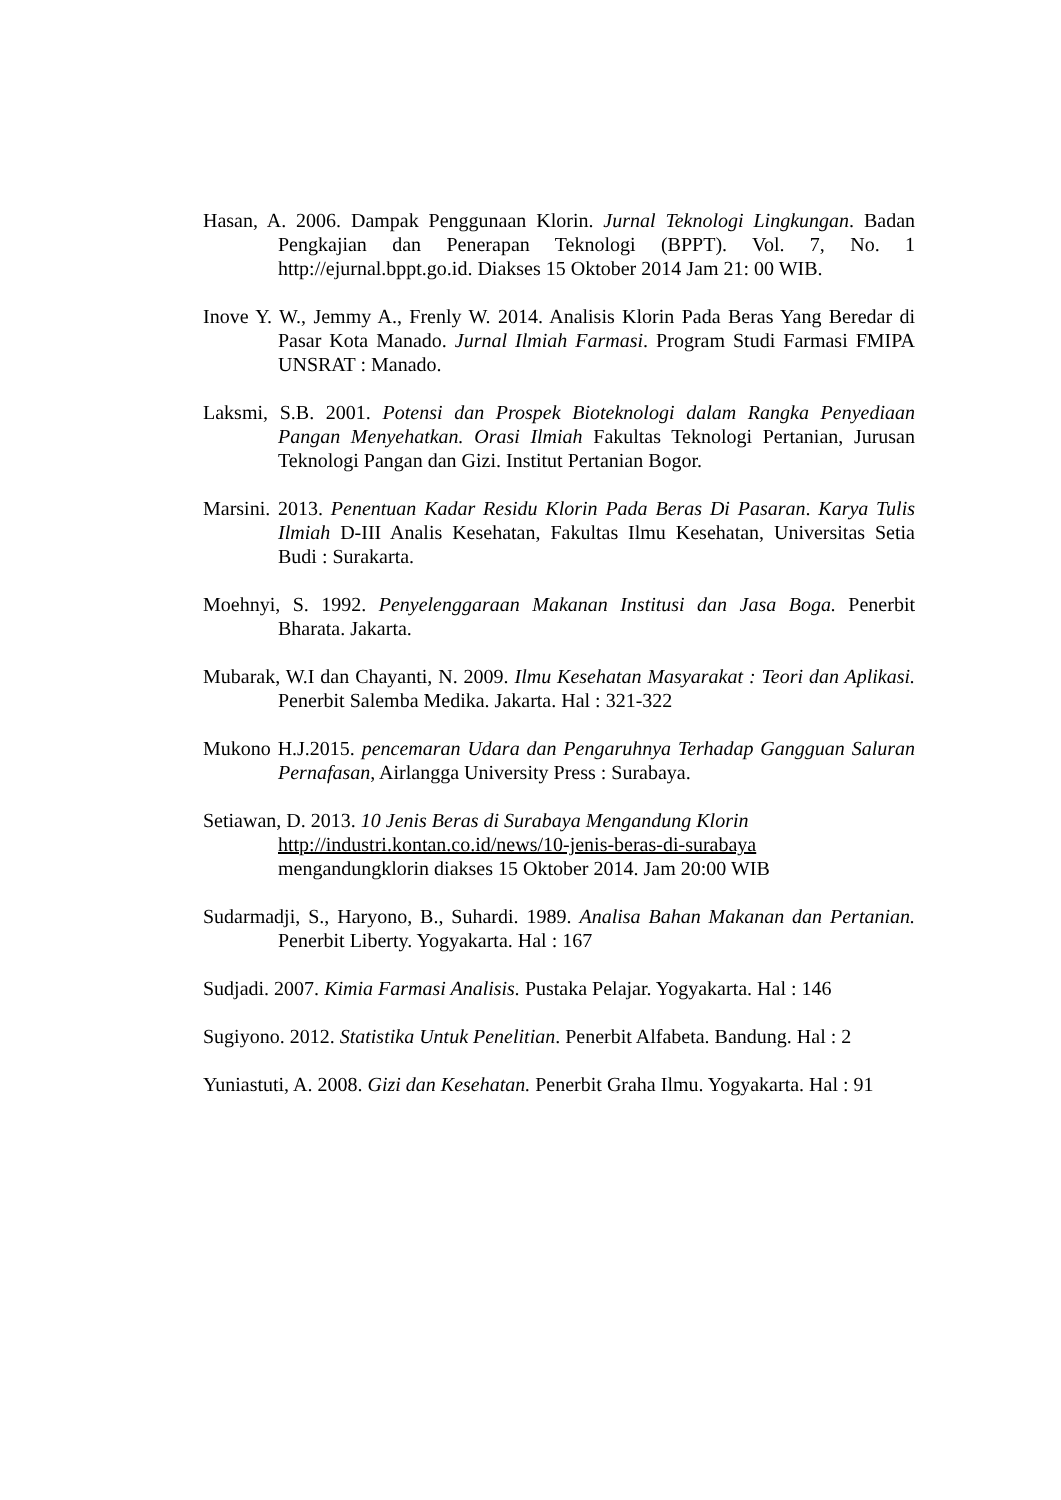Hasan, A. 2006. Dampak Penggunaan Klorin. Jurnal Teknologi Lingkungan. Badan Pengkajian dan Penerapan Teknologi (BPPT). Vol. 7, No. 1 http://ejurnal.bppt.go.id. Diakses 15 Oktober 2014 Jam 21: 00 WIB.
Inove Y. W., Jemmy A., Frenly W. 2014. Analisis Klorin Pada Beras Yang Beredar di Pasar Kota Manado. Jurnal Ilmiah Farmasi. Program Studi Farmasi FMIPA UNSRAT : Manado.
Laksmi, S.B. 2001. Potensi dan Prospek Bioteknologi dalam Rangka Penyediaan Pangan Menyehatkan. Orasi Ilmiah Fakultas Teknologi Pertanian, Jurusan Teknologi Pangan dan Gizi. Institut Pertanian Bogor.
Marsini. 2013. Penentuan Kadar Residu Klorin Pada Beras Di Pasaran. Karya Tulis Ilmiah D-III Analis Kesehatan, Fakultas Ilmu Kesehatan, Universitas Setia Budi : Surakarta.
Moehnyi, S. 1992. Penyelenggaraan Makanan Institusi dan Jasa Boga. Penerbit Bharata. Jakarta.
Mubarak, W.I dan Chayanti, N. 2009. Ilmu Kesehatan Masyarakat : Teori dan Aplikasi. Penerbit Salemba Medika. Jakarta. Hal : 321-322
Mukono H.J.2015. pencemaran Udara dan Pengaruhnya Terhadap Gangguan Saluran Pernafasan, Airlangga University Press : Surabaya.
Setiawan, D. 2013. 10 Jenis Beras di Surabaya Mengandung Klorin
http://industri.kontan.co.id/news/10-jenis-beras-di-surabaya
mengandungklorin diakses 15 Oktober 2014. Jam 20:00 WIB
Sudarmadji, S., Haryono, B., Suhardi. 1989. Analisa Bahan Makanan dan Pertanian. Penerbit Liberty. Yogyakarta. Hal : 167
Sudjadi. 2007. Kimia Farmasi Analisis. Pustaka Pelajar. Yogyakarta. Hal : 146
Sugiyono. 2012. Statistika Untuk Penelitian. Penerbit Alfabeta. Bandung. Hal : 2
Yuniastuti, A. 2008. Gizi dan Kesehatan. Penerbit Graha Ilmu. Yogyakarta. Hal : 91